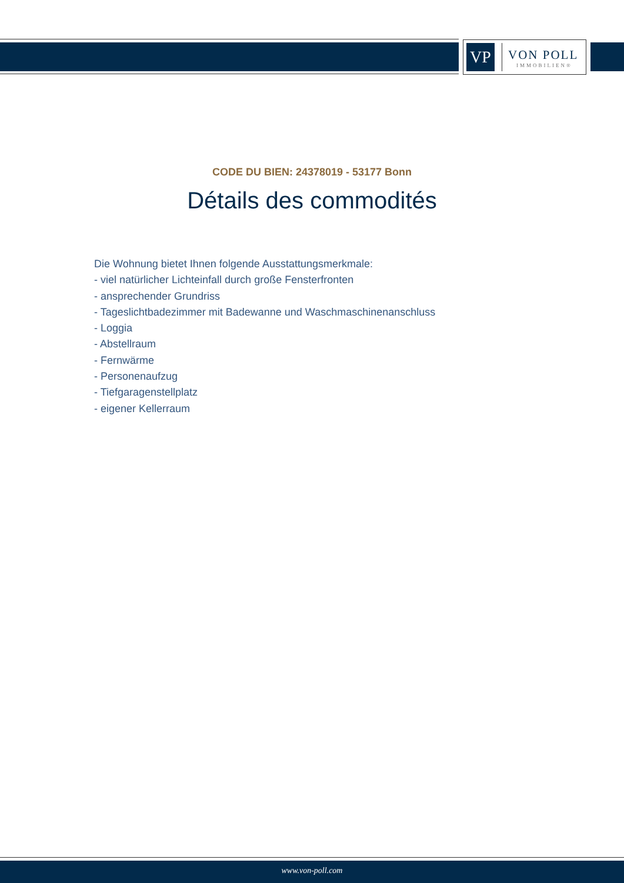VP
VON POLL
IMMOBILIEN®
CODE DU BIEN: 24378019 - 53177 Bonn
Détails des commodités
Die Wohnung bietet Ihnen folgende Ausstattungsmerkmale:
- viel natürlicher Lichteinfall durch große Fensterfronten
- ansprechender Grundriss
- Tageslichtbadezimmer mit Badewanne und Waschmaschinenanschluss
- Loggia
- Abstellraum
- Fernwärme
- Personenaufzug
- Tiefgaragenstellplatz
- eigener Kellerraum
www.von-poll.com